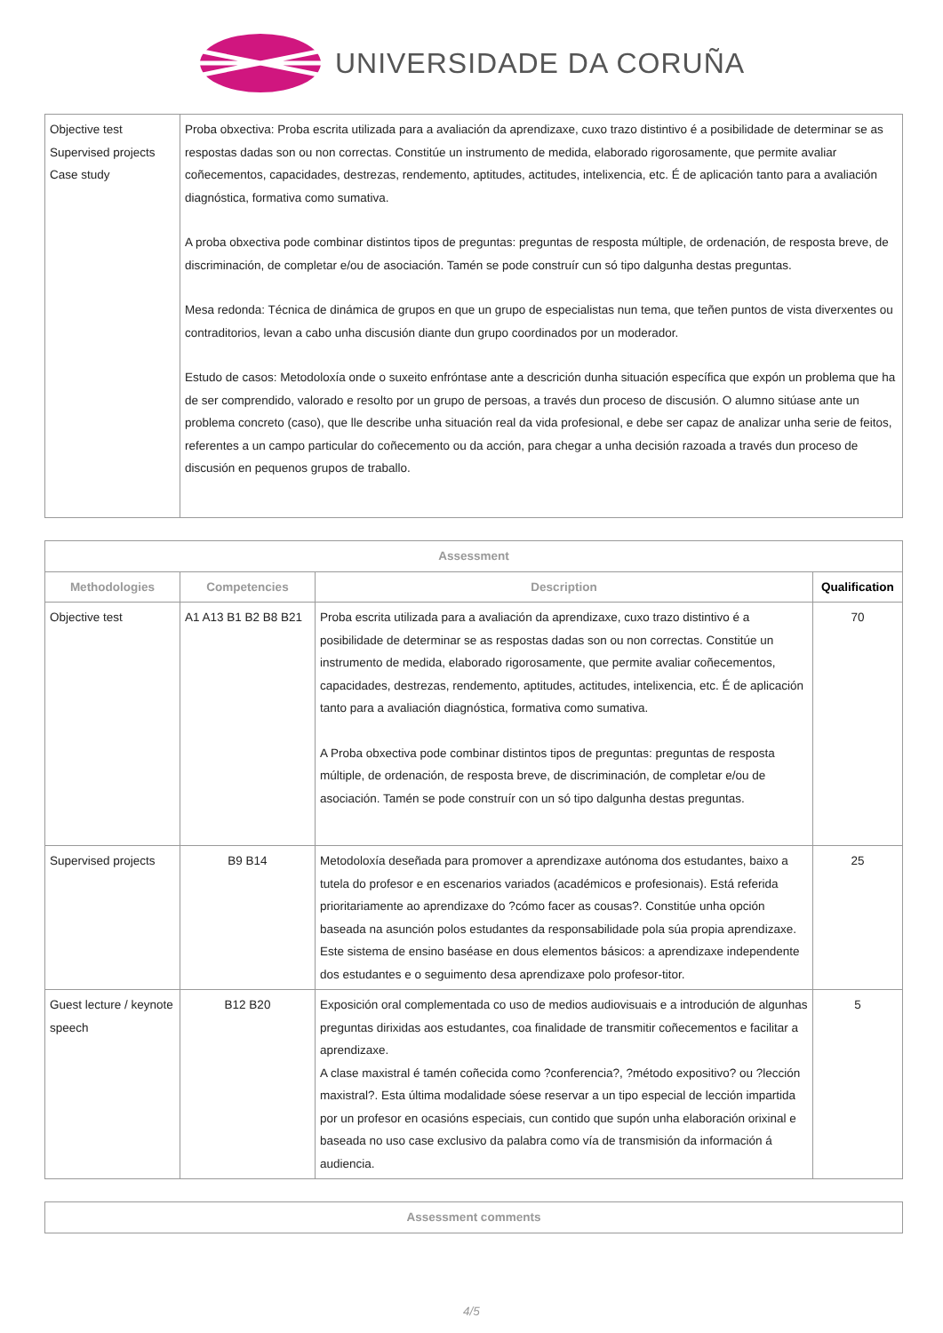UNIVERSIDADE DA CORUÑA
| Objective test Supervised projects Case study | Proba obxectiva: Proba escrita utilizada para a avaliación da aprendizaxe, cuxo trazo distintivo é a posibilidade de determinar se as respostas dadas son ou non correctas. Constitúe un instrumento de medida, elaborado rigorosamente, que permite avaliar coñecementos, capacidades, destrezas, rendemento, aptitudes, actitudes, intelixencia, etc. É de aplicación tanto para a avaliación diagnóstica, formativa como sumativa. A proba obxectiva pode combinar distintos tipos de preguntas: preguntas de resposta múltiple, de ordenación, de resposta breve, de discriminación, de completar e/ou de asociación. Tamén se pode construír cun só tipo dalgunha destas preguntas. Mesa redonda: Técnica de dinámica de grupos en que un grupo de especialistas nun tema, que teñen puntos de vista diverxentes ou contraditorios, levan a cabo unha discusión diante dun grupo coordinados por un moderador. Estudo de casos: Metodoloxía onde o suxeito enfróntase ante a descrición dunha situación específica que expón un problema que ha de ser comprendido, valorado e resolto por un grupo de persoas, a través dun proceso de discusión. O alumno sitúase ante un problema concreto (caso), que lle describe unha situación real da vida profesional, e debe ser capaz de analizar unha serie de feitos, referentes a un campo particular do coñecemento ou da acción, para chegar a unha decisión razoada a través dun proceso de discusión en pequenos grupos de traballo. |
| Assessment | | | |
| --- | --- | --- | --- |
| Methodologies | Competencies | Description | Qualification |
| Objective test | A1 A13 B1 B2 B8 B21 | Proba escrita utilizada para a avaliación da aprendizaxe, cuxo trazo distintivo é a posibilidade de determinar se as respostas dadas son ou non correctas. Constitúe un instrumento de medida, elaborado rigorosamente, que permite avaliar coñecementos, capacidades, destrezas, rendemento, aptitudes, actitudes, intelixencia, etc. É de aplicación tanto para a avaliación diagnóstica, formativa como sumativa. A Proba obxectiva pode combinar distintos tipos de preguntas: preguntas de resposta múltiple, de ordenación, de resposta breve, de discriminación, de completar e/ou de asociación. Tamén se pode construír con un só tipo dalgunha destas preguntas. | 70 |
| Supervised projects | B9 B14 | Metodoloxía deseñada para promover a aprendizaxe autónoma dos estudantes, baixo a tutela do profesor e en escenarios variados (académicos e profesionais). Está referida prioritariamente ao aprendizaxe do ?cómo facer as cousas?. Constitúe unha opción baseada na asunción polos estudantes da responsabilidade pola súa propia aprendizaxe. Este sistema de ensino baséase en dous elementos básicos: a aprendizaxe independente dos estudantes e o seguimento desa aprendizaxe polo profesor-titor. | 25 |
| Guest lecture / keynote speech | B12 B20 | Exposición oral complementada co uso de medios audiovisuais e a introdución de algunhas preguntas dirixidas aos estudantes, coa finalidade de transmitir coñecementos e facilitar a aprendizaxe. A clase maxistral é tamén coñecida como ?conferencia?, ?método expositivo? ou ?lección maxistral?. Esta última modalidade sóese reservar a un tipo especial de lección impartida por un profesor en ocasións especiais, cun contido que supón unha elaboración orixinal e baseada no uso case exclusivo da palabra como vía de transmisión da información á audiencia. | 5 |
| Assessment comments |
| --- |
4/5